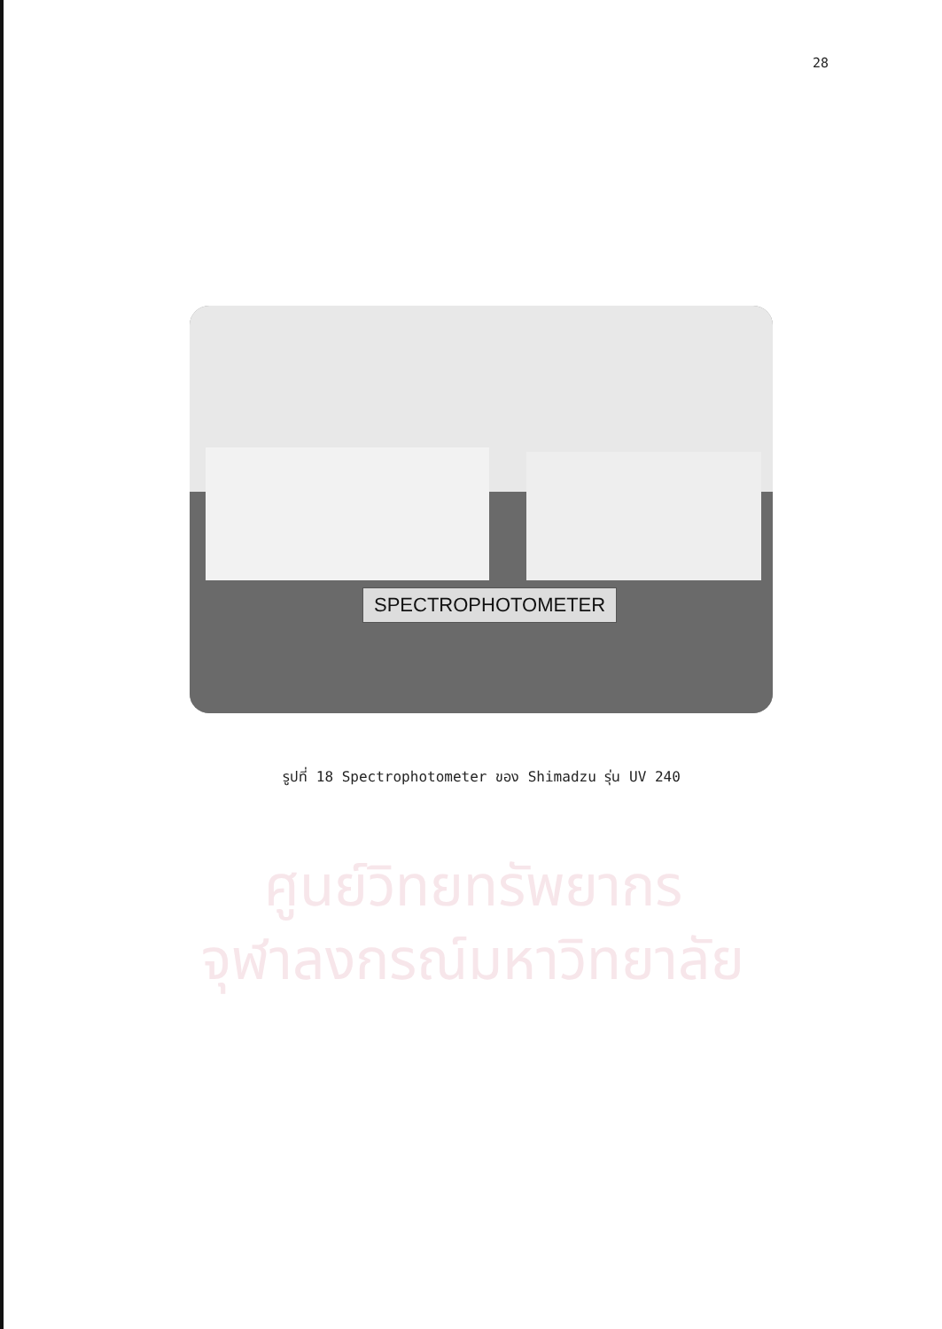28
SPECTROPHOTOMETER
รูปที่ 18 Spectrophotometer ของ Shimadzu รุ่น UV 240
ศูนย์วิทยทรัพยากร
จุฬาลงกรณ์มหาวิทยาลัย